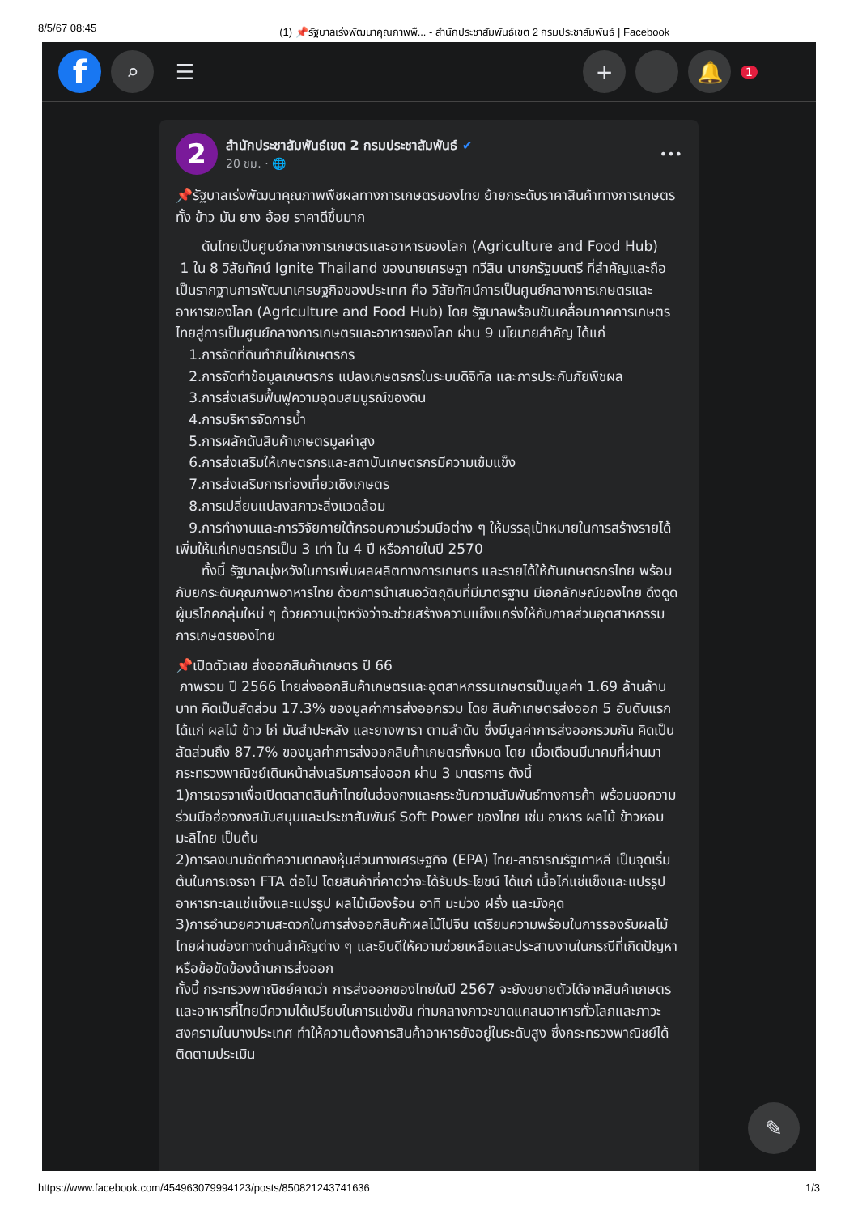8/5/67 08:45 (1) 📌รัฐบาลเร่งพัฒนาคุณภาพพื... - สำนักประชาสัมพันธ์เขต 2 กรมประชาสัมพันธ์ | Facebook
f
⌕ ☰ + 🔔
1
2
สำนักประชาสัมพันธ์เขต 2 กรมประชาสัมพันธ์ ✔
20 ชม. · 🌐
•••
📌รัฐบาลเร่งพัฒนาคุณภาพพืชผลทางการเกษตรของไทย ย้ายกระดับราคาสินค้าทางการเกษตร ทั้ง ข้าว มัน ยาง อ้อย ราคาดีขึ้นมาก
ดันไทยเป็นศูนย์กลางการเกษตรและอาหารของโลก (Agriculture and Food Hub)
1 ใน 8 วิสัยทัศน์ Ignite Thailand ของนายเศรษฐา ทวีสิน นายกรัฐมนตรี ที่สำคัญและถือเป็นรากฐานการพัฒนาเศรษฐกิจของประเทศ คือ วิสัยทัศน์การเป็นศูนย์กลางการเกษตรและอาหารของโลก (Agriculture and Food Hub) โดย รัฐบาลพร้อมขับเคลื่อนภาคการเกษตรไทยสู่การเป็นศูนย์กลางการเกษตรและอาหารของโลก ผ่าน 9 นโยบายสำคัญ ได้แก่
1.การจัดที่ดินทำกินให้เกษตรกร
2.การจัดทำข้อมูลเกษตรกร แปลงเกษตรกรในระบบดิจิทัล และการประกันภัยพืชผล
3.การส่งเสริมฟื้นฟูความอุดมสมบูรณ์ของดิน
4.การบริหารจัดการน้ำ
5.การผลักดันสินค้าเกษตรมูลค่าสูง
6.การส่งเสริมให้เกษตรกรและสถาบันเกษตรกรมีความเข้มแข็ง
7.การส่งเสริมการท่องเที่ยวเชิงเกษตร
8.การเปลี่ยนแปลงสภาวะสิ่งแวดล้อม
9.การทำงานและการวิจัยภายใต้กรอบความร่วมมือต่าง ๆ ให้บรรลุเป้าหมายในการสร้างรายได้เพิ่มให้แก่เกษตรกรเป็น 3 เท่า ใน 4 ปี หรือภายในปี 2570
ทั้งนี้ รัฐบาลมุ่งหวังในการเพิ่มผลผลิตทางการเกษตร และรายได้ให้กับเกษตรกรไทย พร้อมกับยกระดับคุณภาพอาหารไทย ด้วยการนำเสนอวัตถุดิบที่มีมาตรฐาน มีเอกลักษณ์ของไทย ดึงดูดผู้บริโภคกลุ่มใหม่ ๆ ด้วยความมุ่งหวังว่าจะช่วยสร้างความแข็งแกร่งให้กับภาคส่วนอุตสาหกรรมการเกษตรของไทย
📌เปิดตัวเลข ส่งออกสินค้าเกษตร ปี 66
ภาพรวม ปี 2566 ไทยส่งออกสินค้าเกษตรและอุตสาหกรรมเกษตรเป็นมูลค่า 1.69 ล้านล้านบาท คิดเป็นสัดส่วน 17.3% ของมูลค่าการส่งออกรวม โดย สินค้าเกษตรส่งออก 5 อันดับแรก ได้แก่ ผลไม้ ข้าว ไก่ มันสำปะหลัง และยางพารา ตามลำดับ ซึ่งมีมูลค่าการส่งออกรวมกัน คิดเป็นสัดส่วนถึง 87.7% ของมูลค่าการส่งออกสินค้าเกษตรทั้งหมด โดย เมื่อเดือนมีนาคมที่ผ่านมา กระทรวงพาณิชย์เดินหน้าส่งเสริมการส่งออก ผ่าน 3 มาตรการ ดังนี้
1)การเจรจาเพื่อเปิดตลาดสินค้าไทยในฮ่องกงและกระชับความสัมพันธ์ทางการค้า พร้อมขอความร่วมมือฮ่องกงสนับสนุนและประชาสัมพันธ์ Soft Power ของไทย เช่น อาหาร ผลไม้ ข้าวหอมมะลิไทย เป็นต้น
2)การลงนามจัดทำความตกลงหุ้นส่วนทางเศรษฐกิจ (EPA) ไทย-สาธารณรัฐเกาหลี เป็นจุดเริ่มต้นในการเจรจา FTA ต่อไป โดยสินค้าที่คาดว่าจะได้รับประโยชน์ ได้แก่ เนื้อไก่แช่แข็งและแปรรูป อาหารทะเลแช่แข็งและแปรรูป ผลไม้เมืองร้อน อาทิ มะม่วง ฝรั่ง และมังคุด
3)การอำนวยความสะดวกในการส่งออกสินค้าผลไม้ไปจีน เตรียมความพร้อมในการรองรับผลไม้ไทยผ่านช่องทางด่านสำคัญต่าง ๆ และยินดีให้ความช่วยเหลือและประสานงานในกรณีที่เกิดปัญหาหรือข้อขัดข้องด้านการส่งออก
ทั้งนี้ กระทรวงพาณิชย์คาดว่า การส่งออกของไทยในปี 2567 จะยังขยายตัวได้จากสินค้าเกษตรและอาหารที่ไทยมีความได้เปรียบในการแข่งขัน ท่ามกลางภาวะขาดแคลนอาหารทั่วโลกและภาวะสงครามในบางประเทศ ทำให้ความต้องการสินค้าอาหารยังอยู่ในระดับสูง ซึ่งกระทรวงพาณิชย์ได้ติดตามประเมิน
✎
https://www.facebook.com/454963079994123/posts/850821243741636 1/3